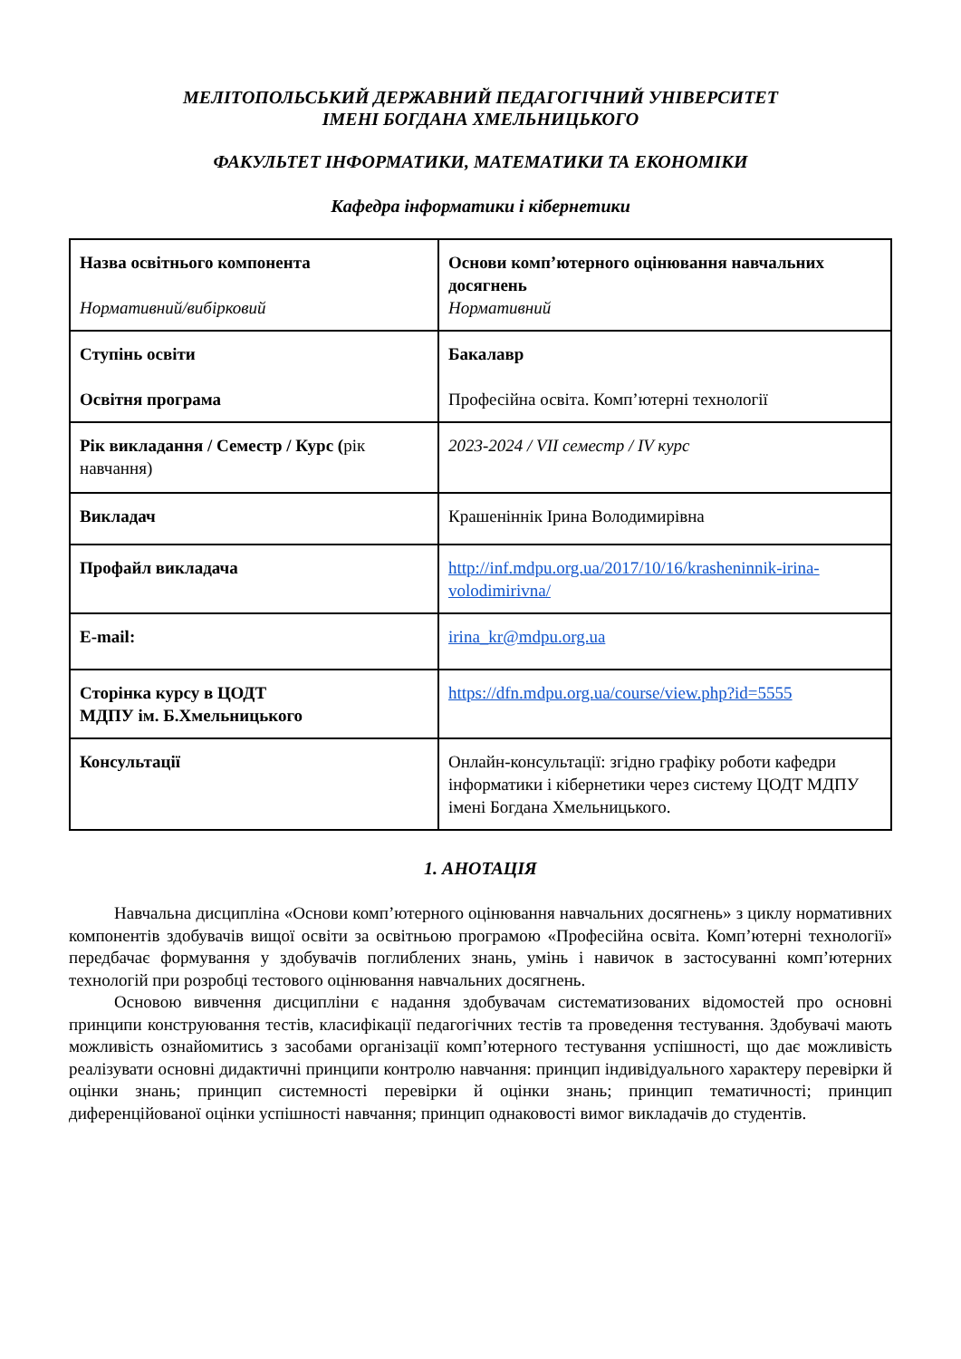МЕЛІТОПОЛЬСЬКИЙ ДЕРЖАВНИЙ ПЕДАГОГІЧНИЙ УНІВЕРСИТЕТ
ІМЕНІ БОГДАНА ХМЕЛЬНИЦЬКОГО
ФАКУЛЬТЕТ ІНФОРМАТИКИ, МАТЕМАТИКИ ТА ЕКОНОМІКИ
Кафедра інформатики і кібернетики
| Назва освітнього компонента Нормативний/вибірковий | Основи комп’ютерного оцінювання навчальних досягнень Нормативний |
| Ступінь освіти Освітня програма | Бакалавр Професійна освіта. Комп’ютерні технології |
| Рік викладання / Семестр / Курс ( рік навчання) | 2023-2024 / VII семестр / IV курс |
| Викладач | Крашеніннік Ірина Володимирівна |
| Профайл викладача | http://inf.mdpu.org.ua/2017/10/16/krasheninnik-irina-volodimirivna/ |
| E-mail: | irina_kr@mdpu.org.ua |
| Сторінка курсу в ЦОДТ МДПУ ім. Б.Хмельницького | https://dfn.mdpu.org.ua/course/view.php?id=5555 |
| Консультації | Онлайн-консультації: згідно графіку роботи кафедри інформатики і кібернетики через систему ЦОДТ МДПУ імені Богдана Хмельницького. |
1. АНОТАЦІЯ
Навчальна дисципліна «Основи комп’ютерного оцінювання навчальних досягнень» з циклу нормативних компонентів здобувачів вищої освіти за освітньою програмою «Професійна освіта. Комп’ютерні технології» передбачає формування у здобувачів поглиблених знань, умінь і навичок в застосуванні комп’ютерних технологій при розробці тестового оцінювання навчальних досягнень.
Основою вивчення дисципліни є надання здобувачам систематизованих відомостей про основні принципи конструювання тестів, класифікації педагогічних тестів та проведення тестування. Здобувачі мають можливість ознайомитись з засобами організації комп’ютерного тестування успішності, що дає можливість реалізувати основні дидактичні принципи контролю навчання: принцип індивідуального характеру перевірки й оцінки знань; принцип системності перевірки й оцінки знань; принцип тематичності; принцип диференційованої оцінки успішності навчання; принцип однаковості вимог викладачів до студентів.